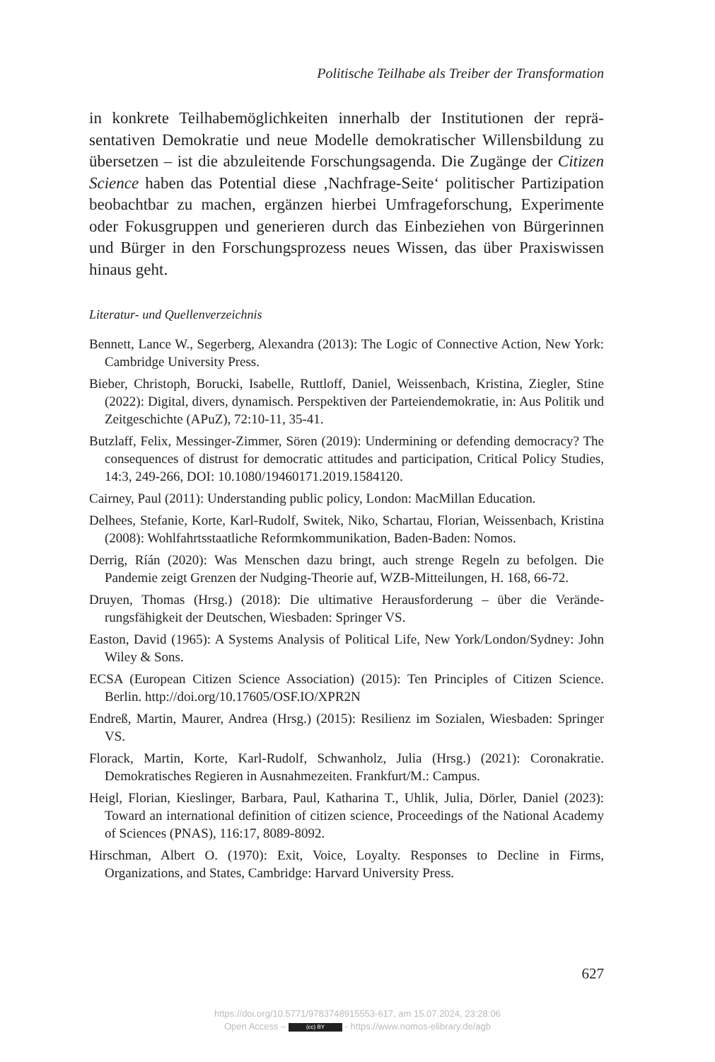Politische Teilhabe als Treiber der Transformation
in konkrete Teilhabemöglichkeiten innerhalb der Institutionen der reprä­sentativen Demokratie und neue Modelle demokratischer Willensbildung zu übersetzen – ist die abzuleitende Forschungsagenda. Die Zugänge der Citizen Science haben das Potential diese ‚Nachfrage-Seite‘ politischer Par­tizipation beobachtbar zu machen, ergänzen hierbei Umfrageforschung, Experimente oder Fokusgruppen und generieren durch das Einbeziehen von Bürgerinnen und Bürger in den Forschungsprozess neues Wissen, das über Praxiswissen hinaus geht.
Literatur- und Quellenverzeichnis
Bennett, Lance W., Segerberg, Alexandra (2013): The Logic of Connective Action, New York: Cambridge University Press.
Bieber, Christoph, Borucki, Isabelle, Ruttloff, Daniel, Weissenbach, Kristina, Ziegler, Stine (2022): Digital, divers, dynamisch. Perspektiven der Parteiendemokratie, in: Aus Politik und Zeitgeschichte (APuZ), 72:10-11, 35-41.
Butzlaff, Felix, Messinger-Zimmer, Sören (2019): Undermining or defending democra­cy? The consequences of distrust for democratic attitudes and participation, Critical Policy Studies, 14:3, 249-266, DOI: 10.1080/19460171.2019.1584120.
Cairney, Paul (2011): Understanding public policy, London: MacMillan Education.
Delhees, Stefanie, Korte, Karl-Rudolf, Switek, Niko, Schartau, Florian, Weissen­bach, Kristina (2008): Wohlfahrtsstaatliche Reformkommunikation, Baden-Baden: Nomos.
Derrig, Ríán (2020): Was Menschen dazu bringt, auch strenge Regeln zu befolgen. Die Pandemie zeigt Grenzen der Nudging-Theorie auf, WZB-Mitteilungen, H. 168, 66-72.
Druyen, Thomas (Hrsg.) (2018): Die ultimative Herausforderung – über die Verände­rungsfähigkeit der Deutschen, Wiesbaden: Springer VS.
Easton, David (1965): A Systems Analysis of Political Life, New York/London/Sydney: John Wiley & Sons.
ECSA (European Citizen Science Association) (2015): Ten Principles of Citizen Sci­ence. Berlin. http://doi.org/10.17605/OSF.IO/XPR2N
Endreß, Martin, Maurer, Andrea (Hrsg.) (2015): Resilienz im Sozialen, Wiesbaden: Springer VS.
Florack, Martin, Korte, Karl-Rudolf, Schwanholz, Julia (Hrsg.) (2021): Coronakratie. Demokratisches Regieren in Ausnahmezeiten. Frankfurt/M.: Campus.
Heigl, Florian, Kieslinger, Barbara, Paul, Katharina T., Uhlik, Julia, Dörler, Daniel (2023): Toward an international definition of citizen science, Proceedings of the National Academy of Sciences (PNAS), 116:17, 8089-8092.
Hirschman, Albert O. (1970): Exit, Voice, Loyalty. Responses to Decline in Firms, Organizations, and States, Cambridge: Harvard University Press.
627
https://doi.org/10.5771/9783748915553-617, am 15.07.2024, 23:28:06
Open Access – (cc) BY - https://www.nomos-elibrary.de/agb